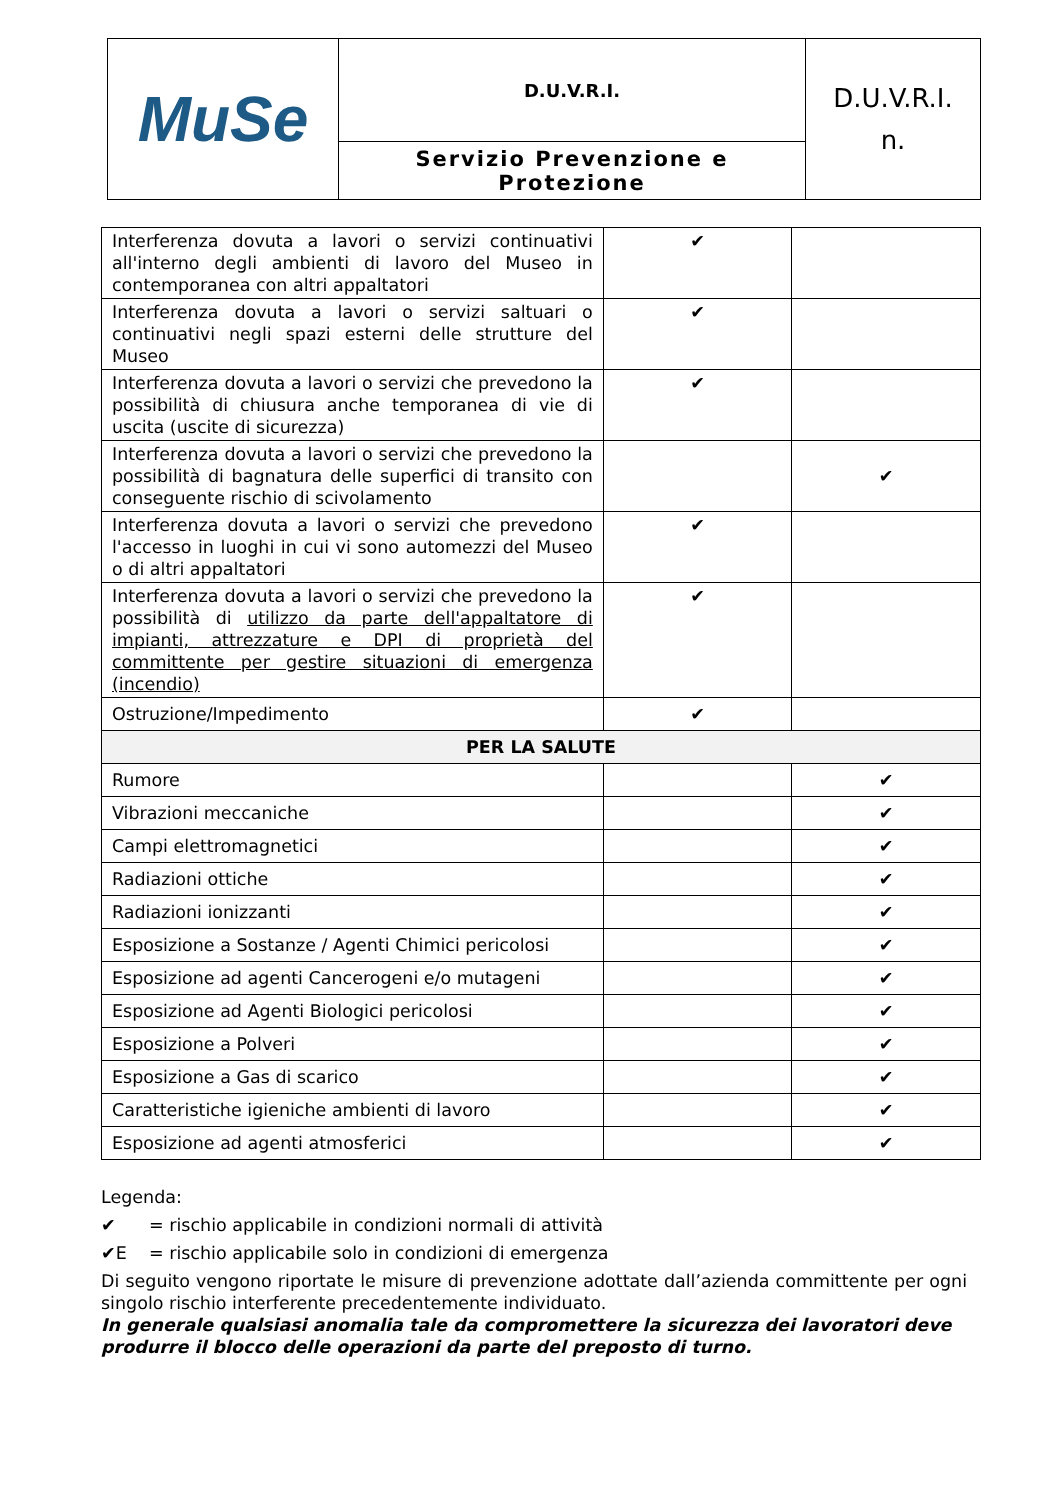| MuSe | D.U.V.R.I. | D.U.V.R.I. n. |
| | Servizio Prevenzione e Protezione | |
| Interferenza dovuta a lavori o servizi continuativi all'interno degli ambienti di lavoro del Museo in contemporanea con altri appaltatori | ✔ | |
| Interferenza dovuta a lavori o servizi saltuari o continuativi negli spazi esterni delle strutture del Museo | ✔ | |
| Interferenza dovuta a lavori o servizi che prevedono la possibilità di chiusura anche temporanea di vie di uscita (uscite di sicurezza) | ✔ | |
| Interferenza dovuta a lavori o servizi che prevedono la possibilità di bagnatura delle superfici di transito con conseguente rischio di scivolamento | | ✔ |
| Interferenza dovuta a lavori o servizi che prevedono l'accesso in luoghi in cui vi sono automezzi del Museo o di altri appaltatori | ✔ | |
| Interferenza dovuta a lavori o servizi che prevedono la possibilità di utilizzo da parte dell'appaltatore di impianti, attrezzature e DPI di proprietà del committente per gestire situazioni di emergenza (incendio) | ✔ | |
| Ostruzione/Impedimento | ✔ | |
| PER LA SALUTE | | |
| Rumore | | ✔ |
| Vibrazioni meccaniche | | ✔ |
| Campi elettromagnetici | | ✔ |
| Radiazioni ottiche | | ✔ |
| Radiazioni ionizzanti | | ✔ |
| Esposizione a Sostanze / Agenti Chimici pericolosi | | ✔ |
| Esposizione ad agenti Cancerogeni e/o mutageni | | ✔ |
| Esposizione ad Agenti Biologici pericolosi | | ✔ |
| Esposizione a Polveri | | ✔ |
| Esposizione a Gas di scarico | | ✔ |
| Caratteristiche igieniche ambienti di lavoro | | ✔ |
| Esposizione ad agenti atmosferici | | ✔ |
Legenda:
✔ = rischio applicabile in condizioni normali di attività
✔E = rischio applicabile solo in condizioni di emergenza
Di seguito vengono riportate le misure di prevenzione adottate dall’azienda committente per ogni singolo rischio interferente precedentemente individuato.
In generale qualsiasi anomalia tale da compromettere la sicurezza dei lavoratori deve produrre il blocco delle operazioni da parte del preposto di turno.